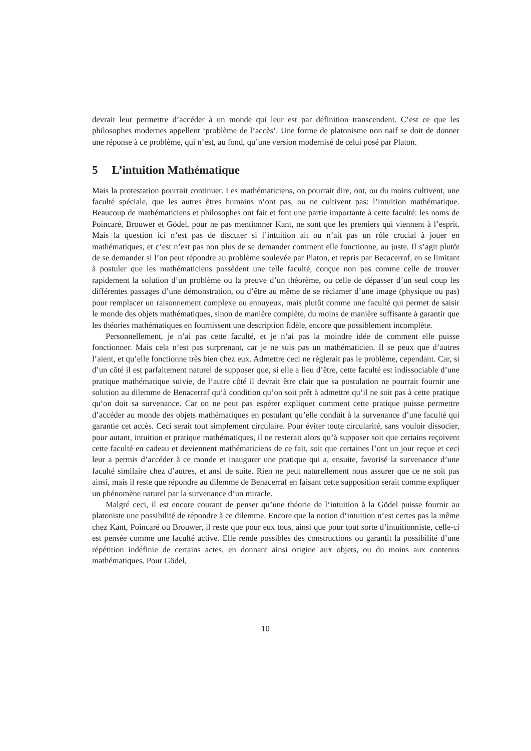devrait leur permettre d’accéder à un monde qui leur est par définition transcendent. C’est ce que les philosophes modernes appellent ‘problème de l’accès’. Une forme de platonisme non naif se doit de donner une réponse à ce problème, qui n’est, au fond, qu’une version modernisé de celui posé par Platon.
5 L’intuition Mathématique
Mais la protestation pourrait continuer. Les mathématiciens, on pourrait dire, ont, ou du moins cultivent, une faculté spéciale, que les autres êtres humains n’ont pas, ou ne cultivent pas: l’intuition mathématique. Beaucoup de mathématiciens et philosophes ont fait et font une partie importante à cette faculté: les noms de Poincaré, Brouwer et Gödel, pour ne pas mentionner Kant, ne sont que les premiers qui viennent à l’esprit. Mais la question ici n’est pas de discuter si l’intuition ait ou n’ait pas un rôle crucial à jouer en mathématiques, et c’est n’est pas non plus de se demander comment elle fonctionne, au juste. Il s’agit plutôt de se demander si l’on peut répondre au problème soulevée par Platon, et repris par Becacerraf, en se limitant à postuler que les mathématiciens possèdent une telle faculté, conçue non pas comme celle de trouver rapidement la solution d’un problème ou la preuve d’un théorème, ou celle de dépasser d’un seul coup les différentes passages d’une démonstration, ou d’être au même de se réclamer d’une image (physique ou pas) pour remplacer un raisonnement complexe ou ennuyeux, mais plutôt comme une faculté qui permet de saisir le monde des objets mathématiques, sinon de manière complète, du moins de manière suffisante à garantir que les théories mathématiques en fournissent une description fidèle, encore que possiblement incomplète.
Personnellement, je n’ai pas cette faculté, et je n’ai pas la moindre idée de comment elle puisse fonctionner. Mais cela n’est pas surprenant, car je ne suis pas un mathématicien. Il se peux que d’autres l’aient, et qu’elle fonctionne très bien chez eux. Admettre ceci ne règlerait pas le problème, cependant. Car, si d’un côté il est parfaitement naturel de supposer que, si elle a lieu d’être, cette faculté est indissociable d’une pratique mathématique suivie, de l’autre côté il devrait être clair que sa postulation ne pourrait fournir une solution au dilemme de Benacerraf qu’à condition qu’on soit prêt à admettre qu’il ne soit pas à cette pratique qu’on doit sa survenance. Car on ne peut pas espérer expliquer comment cette pratique puisse permettre d’accéder au monde des objets mathématiques en postulant qu’elle conduit à la survenance d’une faculté qui garantie cet accès. Ceci serait tout simplement circulaire. Pour éviter toute circularité, sans vouloir dissocier, pour autant, intuition et pratique mathématiques, il ne resterait alors qu’à supposer soit que certains reçoivent cette faculté en cadeau et deviennent mathématiciens de ce fait, soit que certaines l’ont un jour reçue et ceci leur a permis d’accéder à ce monde et inaugurer une pratique qui a, ensuite, favorisé la survenance d’une faculté similaire chez d’autres, et ansi de suite. Rien ne peut naturellement nous assurer que ce ne soit pas ainsi, mais il reste que répondre au dilemme de Benacerraf en faisant cette supposition serait comme expliquer un phénomène naturel par la survenance d’un miracle.
Malgré ceci, il est encore courant de penser qu’une théorie de l’intuition à la Gödel puisse fournir au platoniste une possibilité de répondre à ce dilemme. Encore que la notion d’intuition n’est certes pas la même chez Kant, Poincaré ou Brouwer, il reste que pour eux tous, ainsi que pour tout sorte d’intuitionniste, celle-ci est pensée comme une faculté active. Elle rende possibles des constructions ou garantit la possibilité d’une répétition indéfinie de certains actes, en donnant ainsi origine aux objets, ou du moins aux contenus mathématiques. Pour Gödel,
10